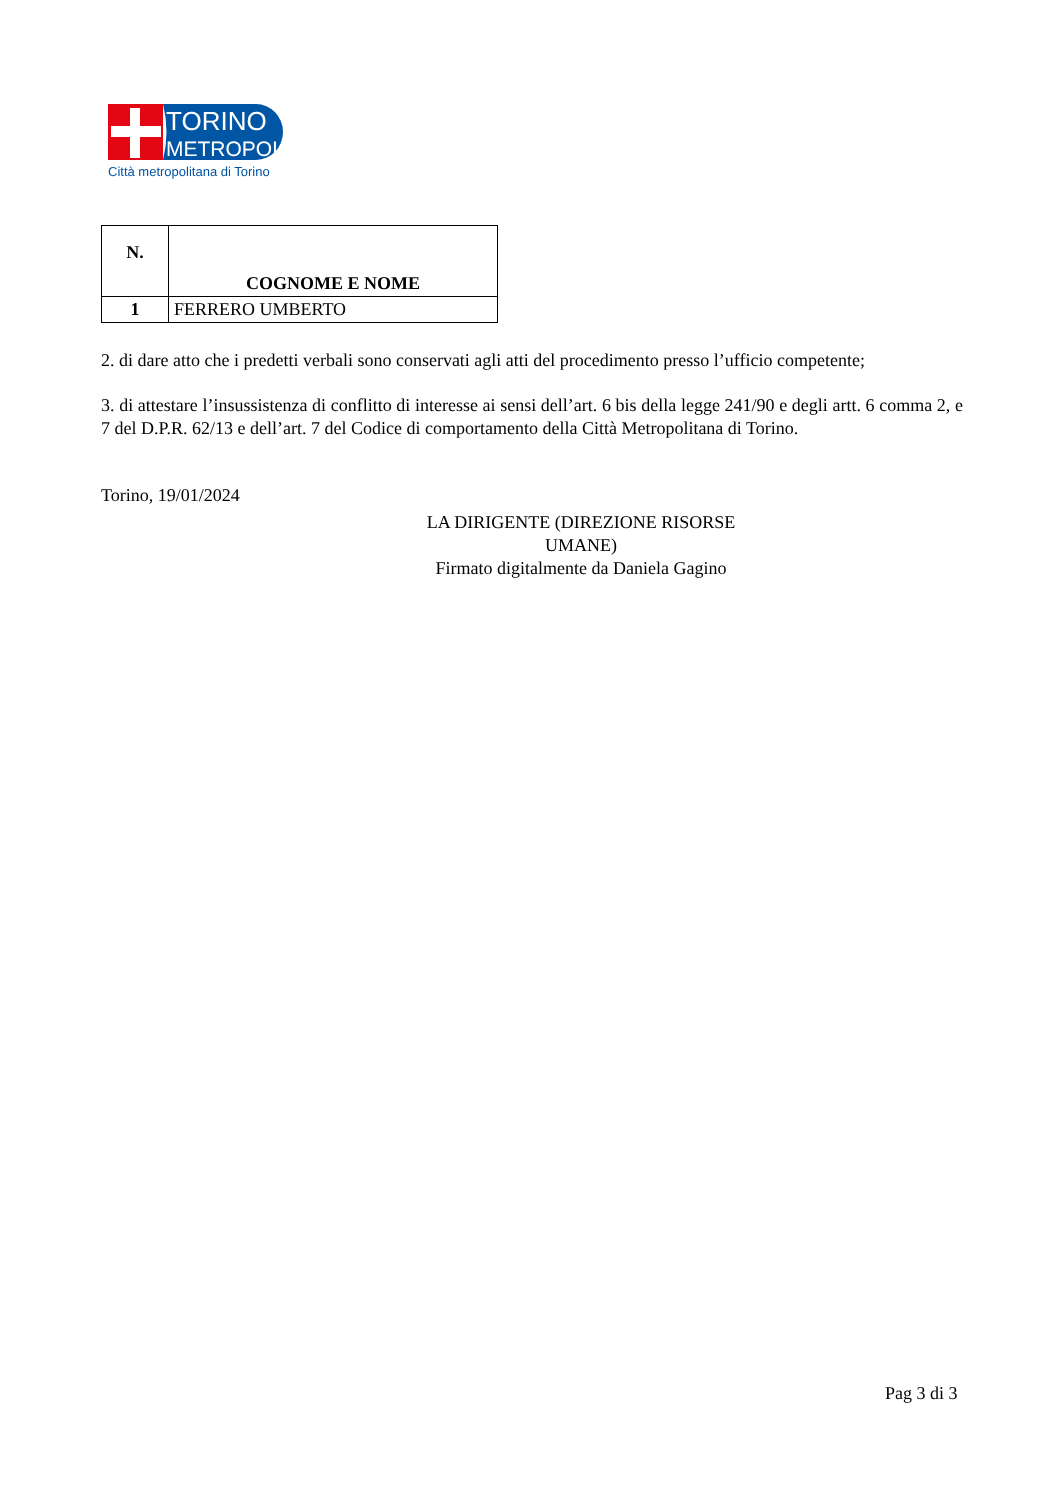TORINO
METROPOLI
Città metropolitana di Torino
| N. | COGNOME E NOME |
| --- | --- |
| 1 | FERRERO UMBERTO |
2. di dare atto che i predetti verbali sono conservati agli atti del procedimento presso l’ufficio competente;
3. di attestare l’insussistenza di conflitto di interesse ai sensi dell’art. 6 bis della legge 241/90 e degli artt. 6 comma 2, e 7 del D.P.R. 62/13 e dell’art. 7 del Codice di comportamento della Città Metropolitana di Torino.
Torino, 19/01/2024
LA DIRIGENTE (DIREZIONE RISORSE UMANE)
Firmato digitalmente da Daniela Gagino
Pag 3 di 3